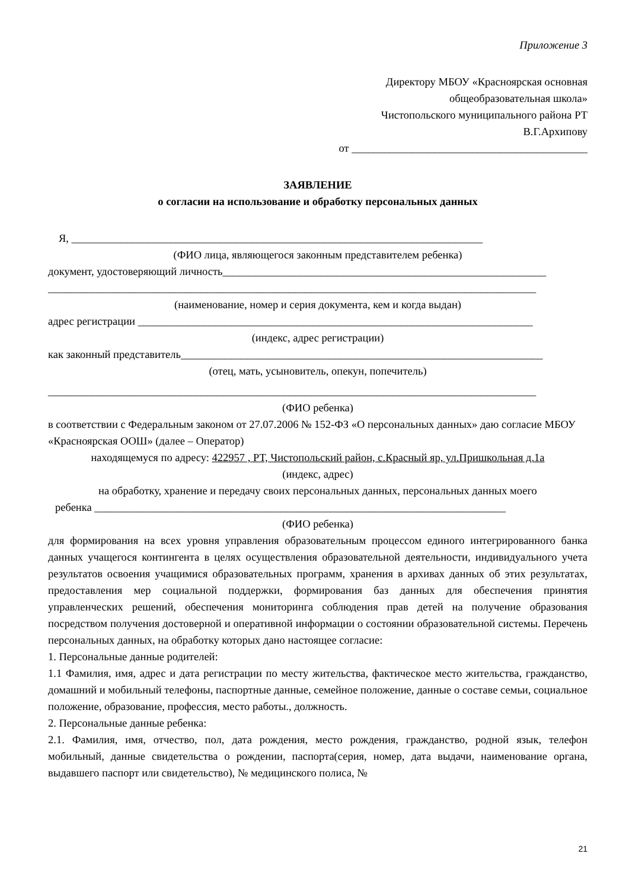Приложение 3
Директору МБОУ «Красноярская основная
общеобразовательная школа»
Чистопольского муниципального района РТ
В.Г.Архипову
от ___________________________________________
ЗАЯВЛЕНИЕ
о согласии на использование и обработку персональных данных
Я, ___________________________________________________________________________
(ФИО лица, являющегося законным представителем ребенка)
документ, удостоверяющий личность___________________________________________________________
_________________________________________________________________________________________
(наименование, номер и серия документа, кем и когда выдан)
адрес регистрации ________________________________________________________________________
(индекс, адрес регистрации)
как законный представитель__________________________________________________________________
(отец, мать, усыновитель, опекун, попечитель)
_________________________________________________________________________________________
(ФИО ребенка)
в соответствии с Федеральным законом от 27.07.2006 № 152-ФЗ «О персональных данных» даю согласие МБОУ «Красноярская ООШ» (далее – Оператор)
находящемуся по адресу: 422957 , РТ, Чистопольский район, с.Красный яр, ул.Пришкольная д.1а
(индекс, адрес)
на обработку, хранение и передачу своих персональных данных, персональных данных моего
ребенка ___________________________________________________________________________
(ФИО ребенка)
для формирования на всех уровня управления образовательным процессом единого интегрированного банка данных учащегося контингента в целях осуществления образовательной деятельности, индивидуального учета результатов освоения учащимися образовательных программ, хранения в архивах данных об этих результатах, предоставления мер социальной поддержки, формирования баз данных для обеспечения принятия управленческих решений, обеспечения мониторинга соблюдения прав детей на получение образования посредством получения достоверной и оперативной информации о состоянии образовательной системы. Перечень персональных данных, на обработку которых дано настоящее согласие:
1. Персональные данные родителей:
1.1 Фамилия, имя, адрес и дата регистрации по месту жительства, фактическое место жительства, гражданство, домашний и мобильный телефоны, паспортные данные, семейное положение, данные о составе семьи, социальное положение, образование, профессия, место работы., должность.
2. Персональные данные ребенка:
2.1. Фамилия, имя, отчество, пол, дата рождения, место рождения, гражданство, родной язык, телефон мобильный, данные свидетельства о рождении, паспорта(серия, номер, дата выдачи, наименование органа, выдавшего паспорт или свидетельство), № медицинского полиса, №
21